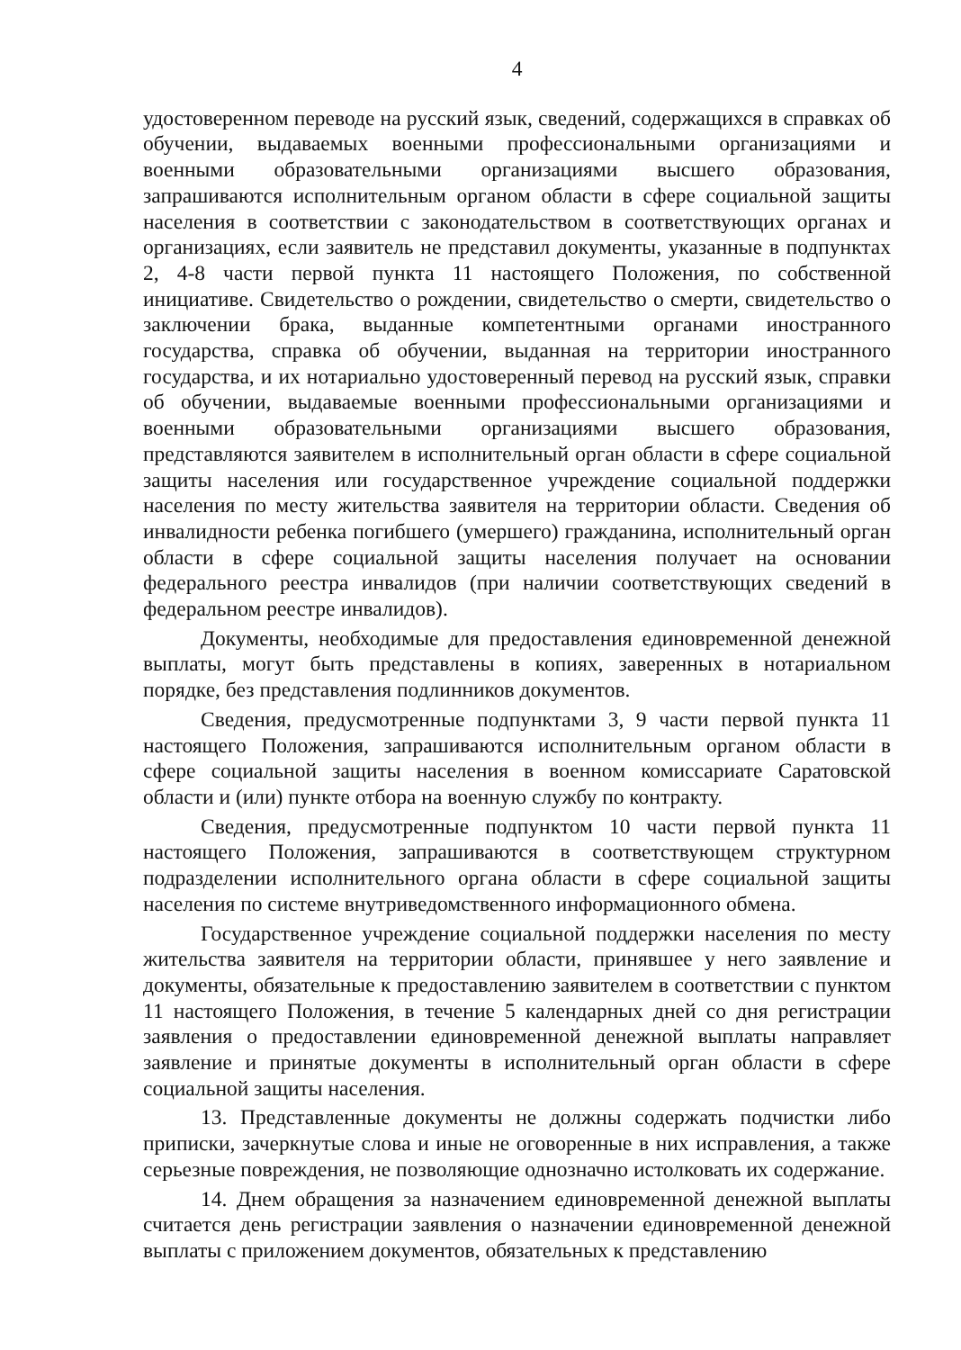4
удостоверенном переводе на русский язык, сведений, содержащихся в справках об обучении, выдаваемых военными профессиональными организациями и военными образовательными организациями высшего образования, запрашиваются исполнительным органом области в сфере социальной защиты населения в соответствии с законодательством в соответствующих органах и организациях, если заявитель не представил документы, указанные в подпунктах 2, 4-8 части первой пункта 11 настоящего Положения, по собственной инициативе. Свидетельство о рождении, свидетельство о смерти, свидетельство о заключении брака, выданные компетентными органами иностранного государства, справка об обучении, выданная на территории иностранного государства, и их нотариально удостоверенный перевод на русский язык, справки об обучении, выдаваемые военными профессиональными организациями и военными образовательными организациями высшего образования, представляются заявителем в исполнительный орган области в сфере социальной защиты населения или государственное учреждение социальной поддержки населения по месту жительства заявителя на территории области. Сведения об инвалидности ребенка погибшего (умершего) гражданина, исполнительный орган области в сфере социальной защиты населения получает на основании федерального реестра инвалидов (при наличии соответствующих сведений в федеральном реестре инвалидов).
Документы, необходимые для предоставления единовременной денежной выплаты, могут быть представлены в копиях, заверенных в нотариальном порядке, без представления подлинников документов.
Сведения, предусмотренные подпунктами 3, 9 части первой пункта 11 настоящего Положения, запрашиваются исполнительным органом области в сфере социальной защиты населения в военном комиссариате Саратовской области и (или) пункте отбора на военную службу по контракту.
Сведения, предусмотренные подпунктом 10 части первой пункта 11 настоящего Положения, запрашиваются в соответствующем структурном подразделении исполнительного органа области в сфере социальной защиты населения по системе внутриведомственного информационного обмена.
Государственное учреждение социальной поддержки населения по месту жительства заявителя на территории области, принявшее у него заявление и документы, обязательные к предоставлению заявителем в соответствии с пунктом 11 настоящего Положения, в течение 5 календарных дней со дня регистрации заявления о предоставлении единовременной денежной выплаты направляет заявление и принятые документы в исполнительный орган области в сфере социальной защиты населения.
13. Представленные документы не должны содержать подчистки либо приписки, зачеркнутые слова и иные не оговоренные в них исправления, а также серьезные повреждения, не позволяющие однозначно истолковать их содержание.
14. Днем обращения за назначением единовременной денежной выплаты считается день регистрации заявления о назначении единовременной денежной выплаты с приложением документов, обязательных к представлению